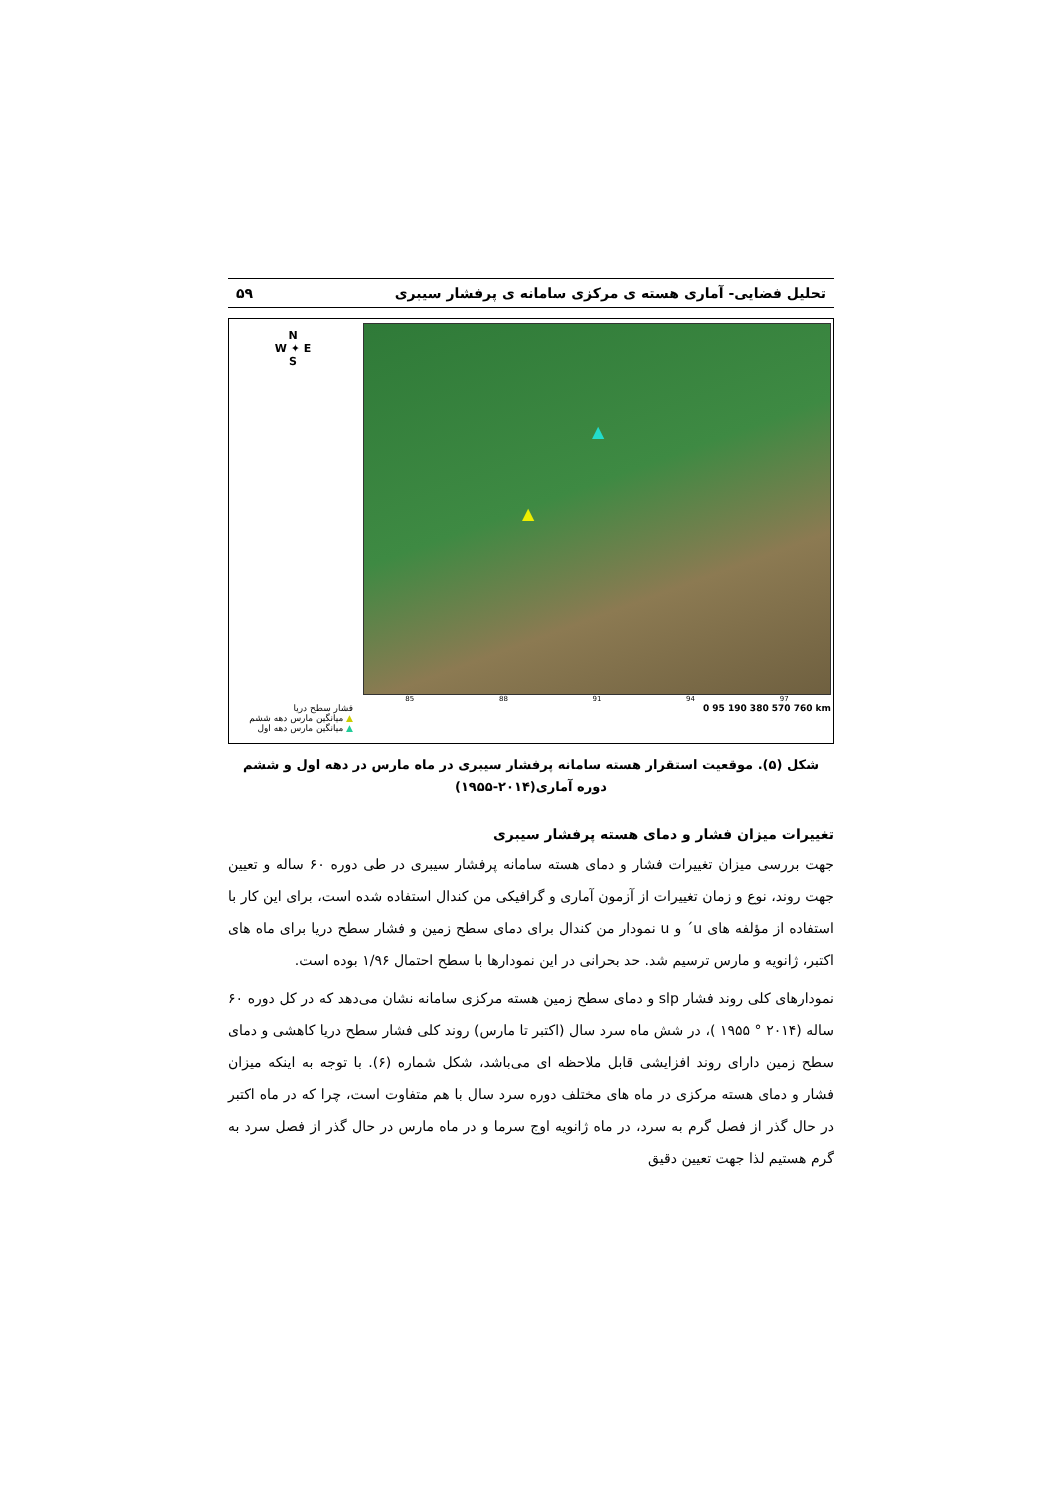تحلیل فضایی- آماری هسته ی مرکزی سامانه ی پرفشار سیبری ۵۹
N
W ✦ E
S
فشار سطح دریا
▲ میانگین مارس دهه ششم
▲ میانگین مارس دهه اول
▲
▲
85 88 91 94 97
0 95 190 380 570 760 km
شکل (۵). موقعیت استقرار هسته سامانه پرفشار سیبری در ماه مارس در دهه اول و ششم دوره آماری(۲۰۱۴-۱۹۵۵)
تغییرات میزان فشار و دمای هسته پرفشار سیبری
جهت بررسی میزان تغییرات فشار و دمای هسته سامانه پرفشار سیبری در طی دوره ۶۰ ساله و تعیین جهت روند، نوع و زمان تغییرات از آزمون آماری و گرافیکی من کندال استفاده شده است، برای این کار با استفاده از مؤلفه های u´ و u نمودار من کندال برای دمای سطح زمین و فشار سطح دریا برای ماه های اکتبر، ژانویه و مارس ترسیم شد. حد بحرانی در این نمودارها با سطح احتمال ۱/۹۶ بوده است.
نمودارهای کلی روند فشار slp و دمای سطح زمین هسته مرکزی سامانه نشان می‌دهد که در کل دوره ۶۰ ساله (۲۰۱۴ ° ۱۹۵۵ )، در شش ماه سرد سال (اکتبر تا مارس) روند کلی فشار سطح دریا کاهشی و دمای سطح زمین دارای روند افزایشی قابل ملاحظه ای می‌باشد، شکل شماره (۶). با توجه به اینکه میزان فشار و دمای هسته مرکزی در ماه های مختلف دوره سرد سال با هم متفاوت است، چرا که در ماه اکتبر در حال گذر از فصل گرم به سرد، در ماه ژانویه اوج سرما و در ماه مارس در حال گذر از فصل سرد به گرم هستیم لذا جهت تعیین دقیق